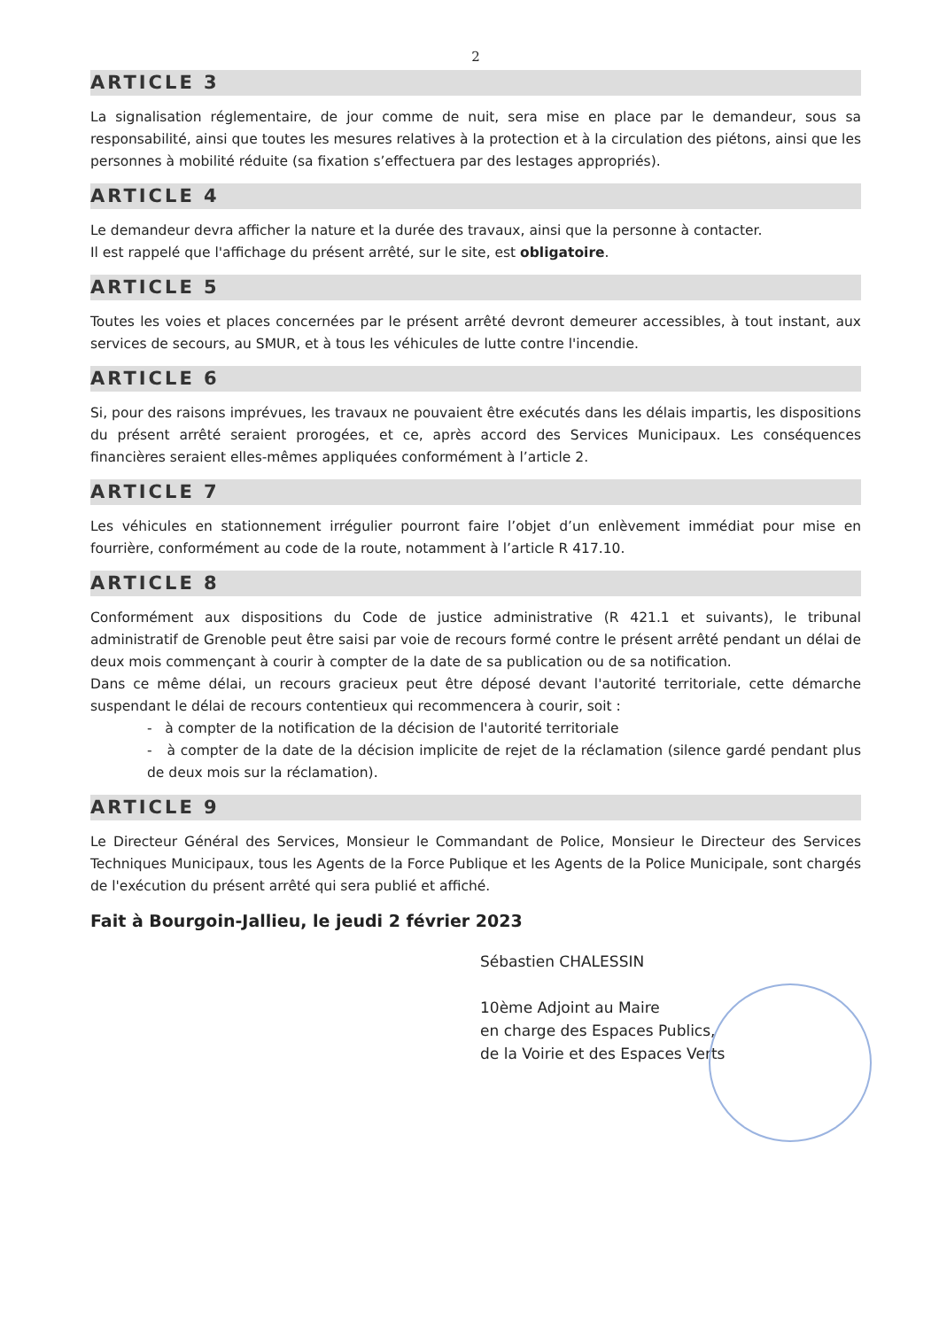2
ARTICLE 3
La signalisation réglementaire, de jour comme de nuit, sera mise en place par le demandeur, sous sa responsabilité, ainsi que toutes les mesures relatives à la protection et à la circulation des piétons, ainsi que les personnes à mobilité réduite (sa fixation s’effectuera par des lestages appropriés).
ARTICLE 4
Le demandeur devra afficher la nature et la durée des travaux, ainsi que la personne à contacter.
Il est rappelé que l'affichage du présent arrêté, sur le site, est obligatoire.
ARTICLE 5
Toutes les voies et places concernées par le présent arrêté devront demeurer accessibles, à tout instant, aux services de secours, au SMUR, et à tous les véhicules de lutte contre l'incendie.
ARTICLE 6
Si, pour des raisons imprévues, les travaux ne pouvaient être exécutés dans les délais impartis, les dispositions du présent arrêté seraient prorogées, et ce, après accord des Services Municipaux. Les conséquences financières seraient elles-mêmes appliquées conformément à l’article 2.
ARTICLE 7
Les véhicules en stationnement irrégulier pourront faire l’objet d’un enlèvement immédiat pour mise en fourrière, conformément au code de la route, notamment à l’article R 417.10.
ARTICLE 8
Conformément aux dispositions du Code de justice administrative (R 421.1 et suivants), le tribunal administratif de Grenoble peut être saisi par voie de recours formé contre le présent arrêté pendant un délai de deux mois commençant à courir à compter de la date de sa publication ou de sa notification.
Dans ce même délai, un recours gracieux peut être déposé devant l'autorité territoriale, cette démarche suspendant le délai de recours contentieux qui recommencera à courir, soit :
- à compter de la notification de la décision de l'autorité territoriale
- à compter de la date de la décision implicite de rejet de la réclamation (silence gardé pendant plus de deux mois sur la réclamation).
ARTICLE 9
Le Directeur Général des Services, Monsieur le Commandant de Police, Monsieur le Directeur des Services Techniques Municipaux, tous les Agents de la Force Publique et les Agents de la Police Municipale, sont chargés de l'exécution du présent arrêté qui sera publié et affiché.
Fait à Bourgoin-Jallieu, le jeudi 2 février 2023
Sébastien CHALESSIN
10ème Adjoint au Maire
en charge des Espaces Publics,
de la Voirie et des Espaces Verts